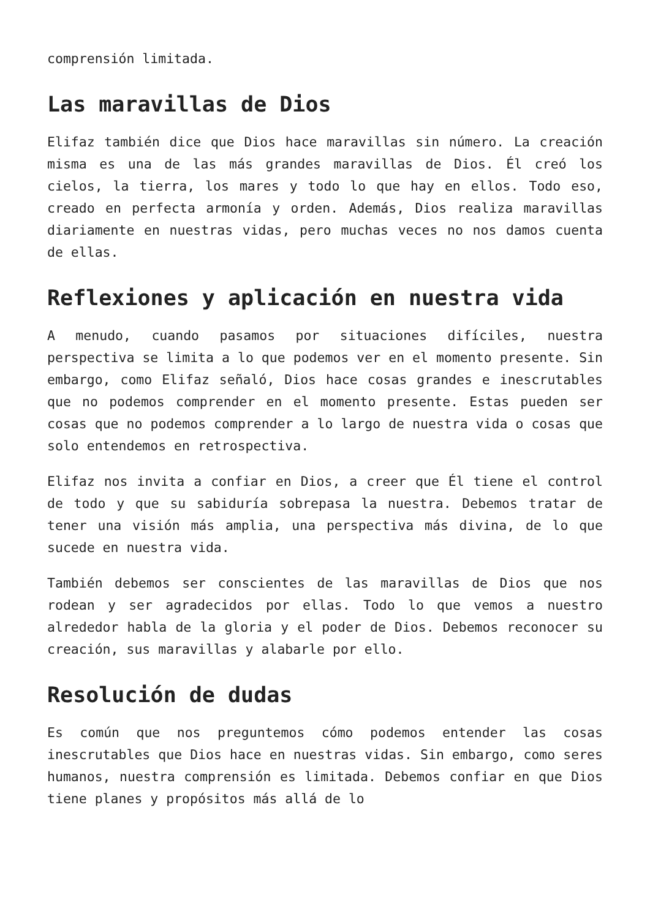comprensión limitada.
Las maravillas de Dios
Elifaz también dice que Dios hace maravillas sin número. La creación misma es una de las más grandes maravillas de Dios. Él creó los cielos, la tierra, los mares y todo lo que hay en ellos. Todo eso, creado en perfecta armonía y orden. Además, Dios realiza maravillas diariamente en nuestras vidas, pero muchas veces no nos damos cuenta de ellas.
Reflexiones y aplicación en nuestra vida
A menudo, cuando pasamos por situaciones difíciles, nuestra perspectiva se limita a lo que podemos ver en el momento presente. Sin embargo, como Elifaz señaló, Dios hace cosas grandes e inescrutables que no podemos comprender en el momento presente. Estas pueden ser cosas que no podemos comprender a lo largo de nuestra vida o cosas que solo entendemos en retrospectiva.
Elifaz nos invita a confiar en Dios, a creer que Él tiene el control de todo y que su sabiduría sobrepasa la nuestra. Debemos tratar de tener una visión más amplia, una perspectiva más divina, de lo que sucede en nuestra vida.
También debemos ser conscientes de las maravillas de Dios que nos rodean y ser agradecidos por ellas. Todo lo que vemos a nuestro alrededor habla de la gloria y el poder de Dios. Debemos reconocer su creación, sus maravillas y alabarle por ello.
Resolución de dudas
Es común que nos preguntemos cómo podemos entender las cosas inescrutables que Dios hace en nuestras vidas. Sin embargo, como seres humanos, nuestra comprensión es limitada. Debemos confiar en que Dios tiene planes y propósitos más allá de lo